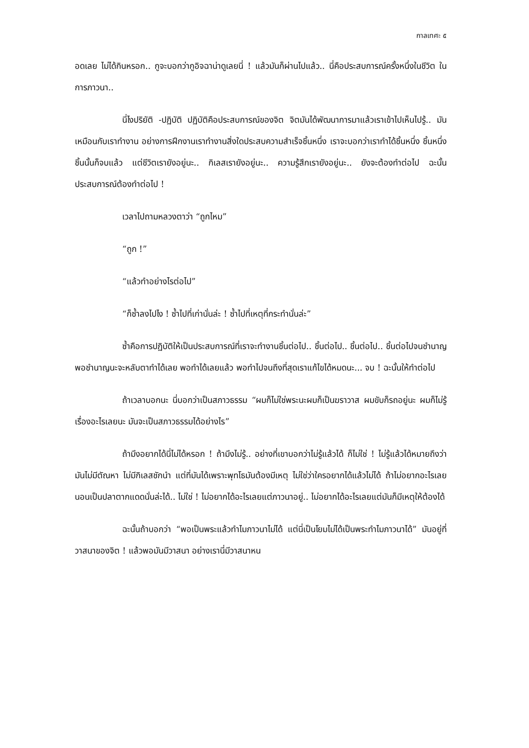กาลเทศะ ๕
อดเลย ไม่ได้กินหรอก.. กูจะบอกว่ากูอิจฉาน่าดูเลยนี่ ! แล้วมันก็ผ่านไปแล้ว.. นี่คือประสบการณ์ครั้งหนึ่งในชีวิต ในการภาวนา..
นี่ไงปริยัติ -ปฏิบัติ ปฏิบัติคือประสบการณ์ของจิต จิตมันได้พัฒนาการมาแล้วเราเข้าไปเห็นไปรู้.. มันเหมือนกับเราทำงาน อย่างการฝึกงานเราทำงานสิ่งใดประสบความสำเร็จชิ้นหนึ่ง เราจะบอกว่าเราทำได้ชิ้นหนึ่ง ชิ้นหนึ่งชิ้นนั้นก็จบแล้ว แต่ชีวิตเรายังอยู่นะ.. กิเลสเรายังอยู่นะ.. ความรู้สึกเรายังอยู่นะ.. ยังจะต้องทำต่อไป ฉะนั้นประสบการณ์ต้องทำต่อไป !
เวลาไปถามหลวงตาว่า “ถูกไหม”
“ถูก !”
“แล้วทำอย่างไรต่อไป”
“ก็ซ้ำลงไปไง ! ซ้ำไปที่เก่านั่นล่ะ ! ซ้ำไปที่เหตุที่กระทำนั่นล่ะ”
ซ้ำคือการปฏิบัติให้เป็นประสบการณ์ที่เราจะทำงานชิ้นต่อไป.. ชิ้นต่อไป.. ชิ้นต่อไป.. ชิ้นต่อไปจนชำนาญ พอชำนาญนะจะหลับตาทำได้เลย พอทำได้เลยแล้ว พอทำไปจนถึงที่สุดเราแก้ไขได้หมดนะ... จบ ! ฉะนั้นให้ทำต่อไป
ถ้าเวลาบอกนะ นี่บอกว่าเป็นสภาวธรรม “ผมก็ไม่ใช่พระนะผมก็เป็นฆราวาส ผมขับก็รถอยู่นะ ผมก็ไม่รู้เรื่องอะไรเลยนะ มันจะเป็นสภาวธรรมได้อย่างไร”
ถ้ามึงอยากได้นี่ไม่ได้หรอก ! ถ้ามึงไม่รู้.. อย่างที่เขาบอกว่าไม่รู้แล้วได้ ก็ไม่ใช่ ! ไม่รู้แล้วได้หมายถึงว่ามันไม่มีตัณหา ไม่มีกิเลสชักนำ แต่ที่มันได้เพราะพุทโธมันต้องมีเหตุ ไม่ใช่ว่าใครอยากได้แล้วไม่ได้ ถ้าไม่อยากอะไรเลย นอนเป็นปลาตากแดดนั่นล่ะได้.. ไม่ใช่ ! ไม่อยากได้อะไรเลยแต่ภาวนาอยู่.. ไม่อยากได้อะไรเลยแต่มันก็มีเหตุให้ต้องได้
ฉะนั้นถ้าบอกว่า “พอเป็นพระแล้วทำไมภาวนาไม่ได้ แต่นี่เป็นโยมไม่ได้เป็นพระทำไมภาวนาได้” มันอยู่ที่วาสนาของจิต ! แล้วพอมันมีวาสนา อย่างเรานี่มีวาสนาหน